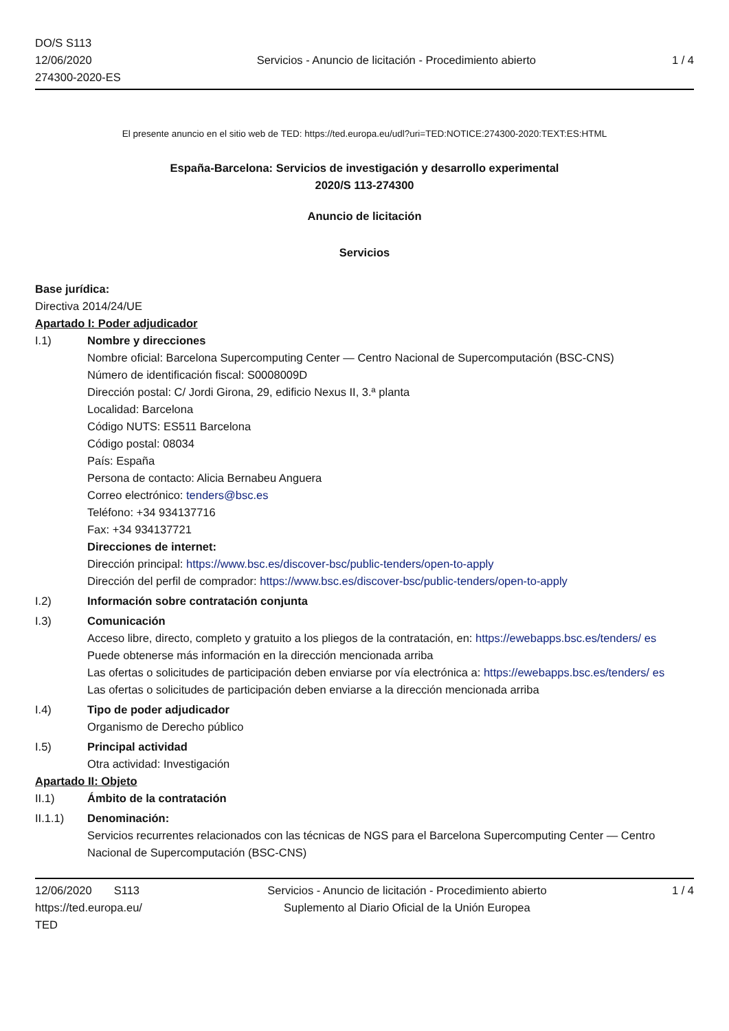DO/S S113
12/06/2020
274300-2020-ES
Servicios - Anuncio de licitación - Procedimiento abierto
1 / 4
El presente anuncio en el sitio web de TED: https://ted.europa.eu/udl?uri=TED:NOTICE:274300-2020:TEXT:ES:HTML
España-Barcelona: Servicios de investigación y desarrollo experimental
2020/S 113-274300
Anuncio de licitación
Servicios
Base jurídica:
Directiva 2014/24/UE
Apartado I: Poder adjudicador
I.1) Nombre y direcciones
Nombre oficial: Barcelona Supercomputing Center — Centro Nacional de Supercomputación (BSC-CNS)
Número de identificación fiscal: S0008009D
Dirección postal: C/ Jordi Girona, 29, edificio Nexus II, 3.ª planta
Localidad: Barcelona
Código NUTS: ES511 Barcelona
Código postal: 08034
País: España
Persona de contacto: Alicia Bernabeu Anguera
Correo electrónico: tenders@bsc.es
Teléfono: +34 934137716
Fax: +34 934137721
Direcciones de internet:
Dirección principal: https://www.bsc.es/discover-bsc/public-tenders/open-to-apply
Dirección del perfil de comprador: https://www.bsc.es/discover-bsc/public-tenders/open-to-apply
I.2) Información sobre contratación conjunta
I.3) Comunicación
Acceso libre, directo, completo y gratuito a los pliegos de la contratación, en: https://ewebapps.bsc.es/tenders/ es
Puede obtenerse más información en la dirección mencionada arriba
Las ofertas o solicitudes de participación deben enviarse por vía electrónica a: https://ewebapps.bsc.es/tenders/ es
Las ofertas o solicitudes de participación deben enviarse a la dirección mencionada arriba
I.4) Tipo de poder adjudicador
Organismo de Derecho público
I.5) Principal actividad
Otra actividad: Investigación
Apartado II: Objeto
II.1) Ámbito de la contratación
II.1.1) Denominación:
Servicios recurrentes relacionados con las técnicas de NGS para el Barcelona Supercomputing Center — Centro Nacional de Supercomputación (BSC-CNS)
12/06/2020 S113
https://ted.europa.eu/
TED
Servicios - Anuncio de licitación - Procedimiento abierto
Suplemento al Diario Oficial de la Unión Europea
1 / 4